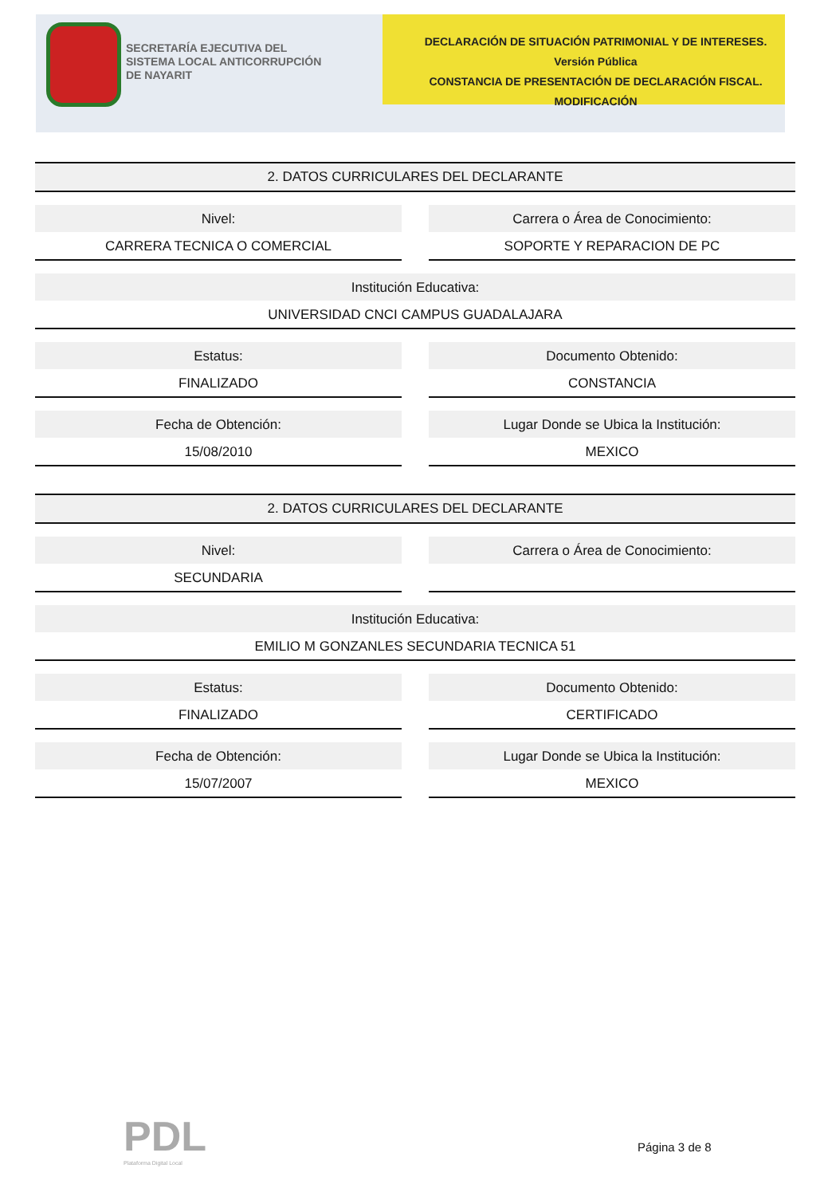SECRETARÍA EJECUTIVA DEL
SISTEMA LOCAL ANTICORRUPCIÓN
DE NAYARIT
DECLARACIÓN DE SITUACIÓN PATRIMONIAL Y DE INTERESES. Versión Pública
CONSTANCIA DE PRESENTACIÓN DE DECLARACIÓN FISCAL.
MODIFICACIÓN
2. DATOS CURRICULARES DEL DECLARANTE
Nivel:
CARRERA TECNICA O COMERCIAL
Carrera o Área de Conocimiento:
SOPORTE Y REPARACION DE PC
Institución Educativa:
UNIVERSIDAD CNCI CAMPUS GUADALAJARA
Estatus:
FINALIZADO
Documento Obtenido:
CONSTANCIA
Fecha de Obtención:
15/08/2010
Lugar Donde se Ubica la Institución:
MEXICO
2. DATOS CURRICULARES DEL DECLARANTE
Nivel:
SECUNDARIA
Carrera o Área de Conocimiento:
Institución Educativa:
EMILIO M GONZANLES SECUNDARIA TECNICA 51
Estatus:
FINALIZADO
Documento Obtenido:
CERTIFICADO
Fecha de Obtención:
15/07/2007
Lugar Donde se Ubica la Institución:
MEXICO
PDL
Plataforma Digital Local
Página 3 de 8